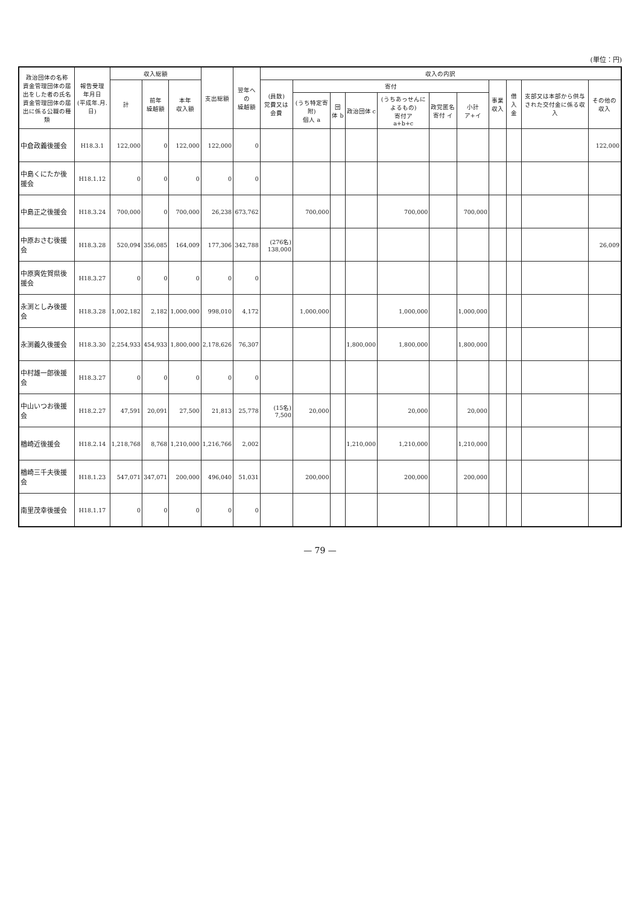(単位：円)
| 政治団体の名称 資金管理団体の届出をした者の氏名 資金管理団体の届出に係る公職の種類 | 報告受理 年月日 (平成年.月.日) | 収入総額 | | | 支出総額 | 翌年への 繰越額 | 収入の内訳 | | | | | | | | | | |
| --- | --- | --- | --- | --- | --- | --- | --- | --- | --- | --- | --- | --- | --- | --- | --- | --- | --- |
| | | 計 | 前年 繰越額 | 本年 収入額 | | | (員数) 党費又は会費 | 寄付 | | | | | | 事業収入 | 借入金 | 支部又は本部から供与された交付金に係る収入 | その他の収入 |
| | | | | | | | | (うち特定寄附) 個人 a | 団体 b | 政治団体 c | (うちあっせんによるもの) 寄付ア a+b+c | 政党匿名寄付 イ | 小計 ア+イ | | | | |
| 中倉政義後援会 | H18.3.1 | 122,000 | 0 | 122,000 | 122,000 | 0 | | | | | | | | | | | 122,000 |
| 中島くにたか後援会 | H18.1.12 | 0 | 0 | 0 | 0 | 0 | | | | | | | | | | | |
| 中島正之後援会 | H18.3.24 | 700,000 | 0 | 700,000 | 26,238 | 673,762 | | 700,000 | | | 700,000 | | 700,000 | | | | |
| 中原おさむ後援会 | H18.3.28 | 520,094 | 356,085 | 164,009 | 177,306 | 342,788 | (276名) 138,000 | | | | | | | | | | 26,009 |
| 中原爽佐賀県後援会 | H18.3.27 | 0 | 0 | 0 | 0 | 0 | | | | | | | | | | | |
| 永渕としみ後援会 | H18.3.28 | 1,002,182 | 2,182 | 1,000,000 | 998,010 | 4,172 | | 1,000,000 | | | 1,000,000 | | 1,000,000 | | | | |
| 永渕義久後援会 | H18.3.30 | 2,254,933 | 454,933 | 1,800,000 | 2,178,626 | 76,307 | | | | 1,800,000 | 1,800,000 | | 1,800,000 | | | | |
| 中村雄一郎後援会 | H18.3.27 | 0 | 0 | 0 | 0 | 0 | | | | | | | | | | | |
| 中山いつお後援会 | H18.2.27 | 47,591 | 20,091 | 27,500 | 21,813 | 25,778 | (15名) 7,500 | 20,000 | | | 20,000 | | 20,000 | | | | |
| 楢崎近後援会 | H18.2.14 | 1,218,768 | 8,768 | 1,210,000 | 1,216,766 | 2,002 | | | | 1,210,000 | 1,210,000 | | 1,210,000 | | | | |
| 楢崎三千夫後援会 | H18.1.23 | 547,071 | 347,071 | 200,000 | 496,040 | 51,031 | | 200,000 | | | 200,000 | | 200,000 | | | | |
| 南里茂幸後援会 | H18.1.17 | 0 | 0 | 0 | 0 | 0 | | | | | | | | | | | |
— 79 —